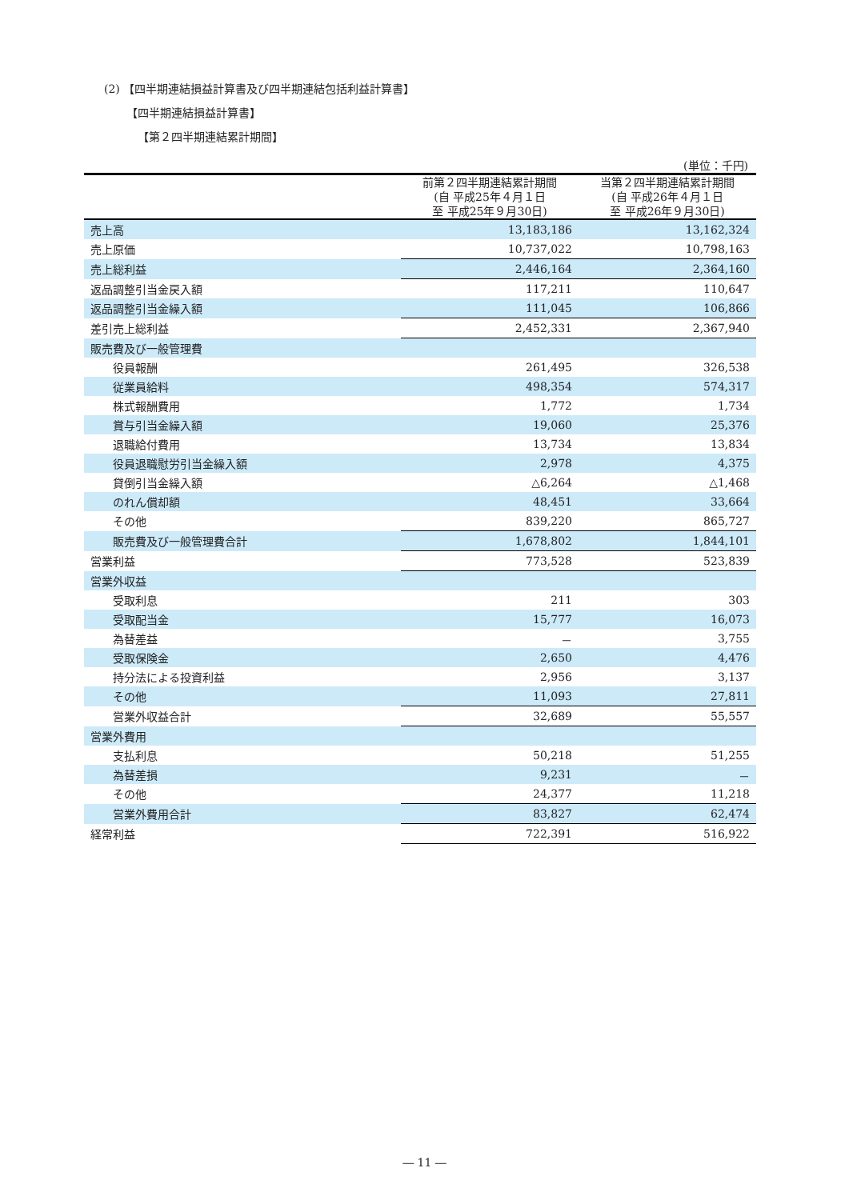(2) 【四半期連結損益計算書及び四半期連結包括利益計算書】
【四半期連結損益計算書】
【第２四半期連結累計期間】
(単位：千円)
| | 前第２四半期連結累計期間 (自 平成25年４月１日 至 平成25年９月30日) | 当第２四半期連結累計期間 (自 平成26年４月１日 至 平成26年９月30日) |
| --- | --- | --- |
| 売上高 | 13,183,186 | 13,162,324 |
| 売上原価 | 10,737,022 | 10,798,163 |
| 売上総利益 | 2,446,164 | 2,364,160 |
| 返品調整引当金戻入額 | 117,211 | 110,647 |
| 返品調整引当金繰入額 | 111,045 | 106,866 |
| 差引売上総利益 | 2,452,331 | 2,367,940 |
| 販売費及び一般管理費 | | |
| 役員報酬 | 261,495 | 326,538 |
| 従業員給料 | 498,354 | 574,317 |
| 株式報酬費用 | 1,772 | 1,734 |
| 賞与引当金繰入額 | 19,060 | 25,376 |
| 退職給付費用 | 13,734 | 13,834 |
| 役員退職慰労引当金繰入額 | 2,978 | 4,375 |
| 貸倒引当金繰入額 | △6,264 | △1,468 |
| のれん償却額 | 48,451 | 33,664 |
| その他 | 839,220 | 865,727 |
| 販売費及び一般管理費合計 | 1,678,802 | 1,844,101 |
| 営業利益 | 773,528 | 523,839 |
| 営業外収益 | | |
| 受取利息 | 211 | 303 |
| 受取配当金 | 15,777 | 16,073 |
| 為替差益 | － | 3,755 |
| 受取保険金 | 2,650 | 4,476 |
| 持分法による投資利益 | 2,956 | 3,137 |
| その他 | 11,093 | 27,811 |
| 営業外収益合計 | 32,689 | 55,557 |
| 営業外費用 | | |
| 支払利息 | 50,218 | 51,255 |
| 為替差損 | 9,231 | － |
| その他 | 24,377 | 11,218 |
| 営業外費用合計 | 83,827 | 62,474 |
| 経常利益 | 722,391 | 516,922 |
― 11 ―